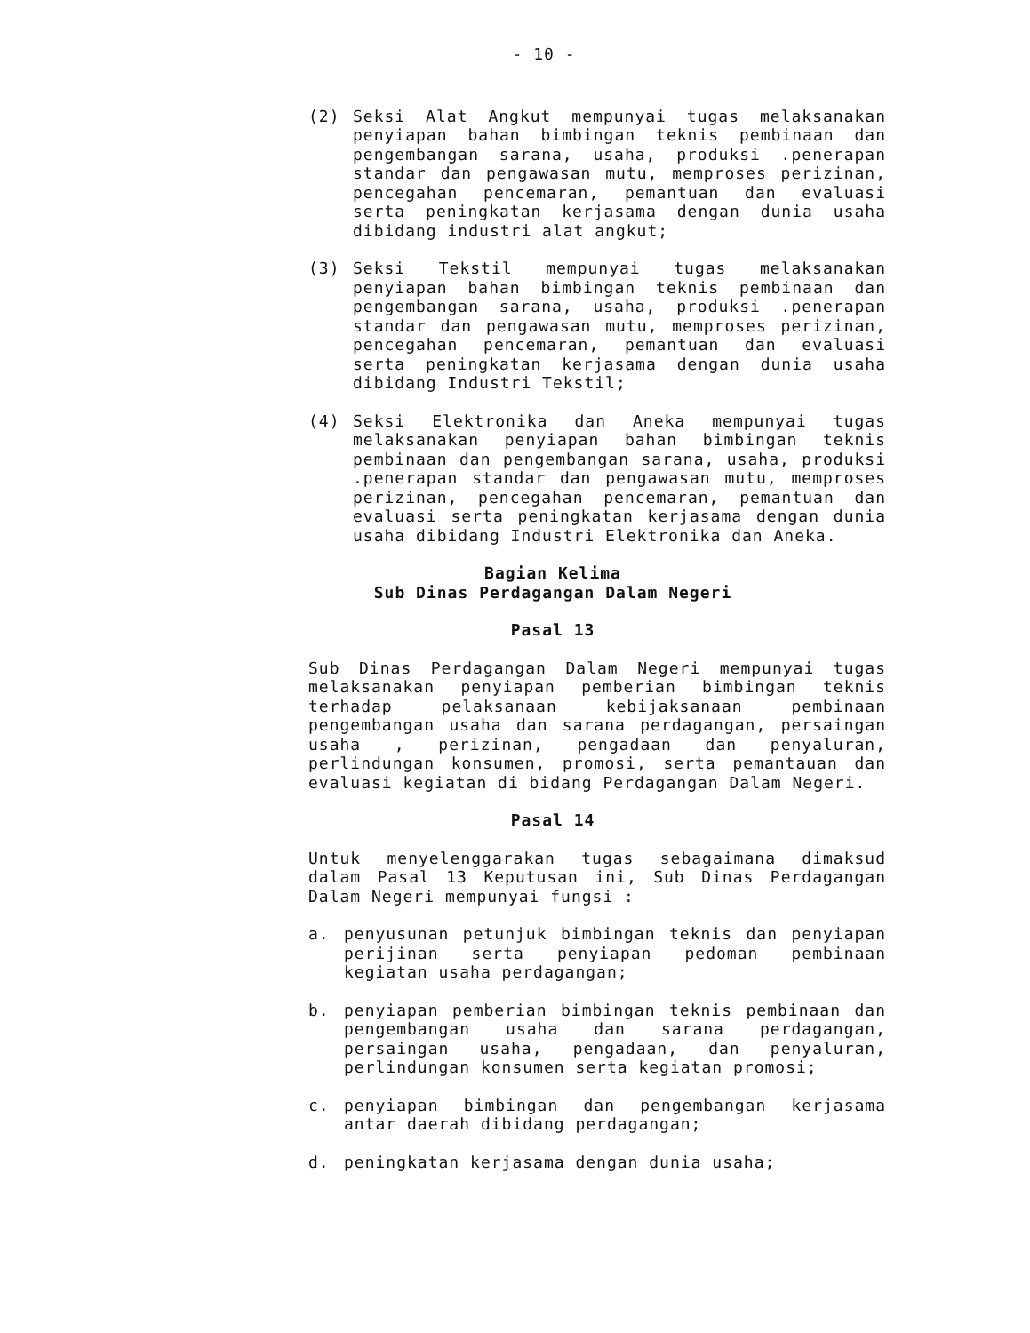- 10 -
(2) Seksi Alat Angkut mempunyai tugas melaksanakan penyiapan bahan bimbingan teknis pembinaan dan pengembangan sarana, usaha, produksi .penerapan standar dan pengawasan mutu, memproses perizinan, pencegahan pencemaran, pemantuan dan evaluasi serta peningkatan kerjasama dengan dunia usaha dibidang industri alat angkut;
(3) Seksi Tekstil mempunyai tugas melaksanakan penyiapan bahan bimbingan teknis pembinaan dan pengembangan sarana, usaha, produksi .penerapan standar dan pengawasan mutu, memproses perizinan, pencegahan pencemaran, pemantuan dan evaluasi serta peningkatan kerjasama dengan dunia usaha dibidang Industri Tekstil;
(4) Seksi Elektronika dan Aneka mempunyai tugas melaksanakan penyiapan bahan bimbingan teknis pembinaan dan pengembangan sarana, usaha, produksi .penerapan standar dan pengawasan mutu, memproses perizinan, pencegahan pencemaran, pemantuan dan evaluasi serta peningkatan kerjasama dengan dunia usaha dibidang Industri Elektronika dan Aneka.
Bagian Kelima
Sub Dinas Perdagangan Dalam Negeri
Pasal 13
Sub Dinas Perdagangan Dalam Negeri mempunyai tugas melaksanakan penyiapan pemberian bimbingan teknis terhadap pelaksanaan kebijaksanaan pembinaan pengembangan usaha dan sarana perdagangan, persaingan usaha , perizinan, pengadaan dan penyaluran, perlindungan konsumen, promosi, serta pemantauan dan evaluasi kegiatan di bidang Perdagangan Dalam Negeri.
Pasal 14
Untuk menyelenggarakan tugas sebagaimana dimaksud dalam Pasal 13 Keputusan ini, Sub Dinas Perdagangan Dalam Negeri mempunyai fungsi :
a. penyusunan petunjuk bimbingan teknis dan penyiapan perijinan serta penyiapan pedoman pembinaan kegiatan usaha perdagangan;
b. penyiapan pemberian bimbingan teknis pembinaan dan pengembangan usaha dan sarana perdagangan, persaingan usaha, pengadaan, dan penyaluran, perlindungan konsumen serta kegiatan promosi;
c. penyiapan bimbingan dan pengembangan kerjasama antar daerah dibidang perdagangan;
d. peningkatan kerjasama dengan dunia usaha;